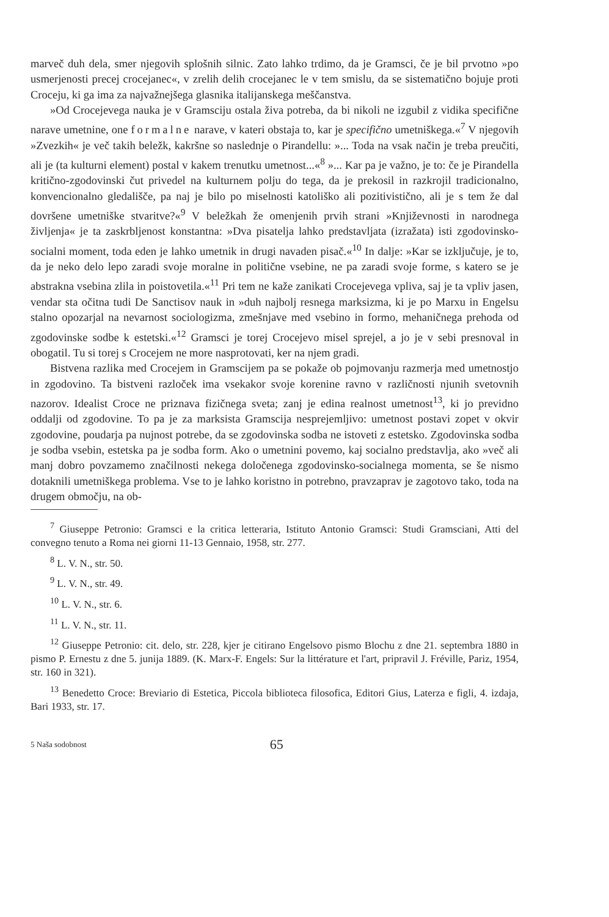marveč duh dela, smer njegovih splošnih silnic. Zato lahko trdimo, da je Gramsci, če je bil prvotno »po usmerjenosti precej crocejanec«, v zrelih delih crocejanec le v tem smislu, da se sistematično bojuje proti Croceju, ki ga ima za najvažnejšega glasnika italijanskega meščanstva.
»Od Crocejevega nauka je v Gramsciju ostala živa potreba, da bi nikoli ne izgubil z vidika specifične narave umetnine, one formalne narave, v kateri obstaja to, kar je specifično umetniškega.«<sup>7</sup> V njegovih »Zvezkih« je več takih beležk, kakršne so naslednje o Pirandellu: »... Toda na vsak način je treba preučiti, ali je (ta kulturni element) postal v kakem trenutku umetnost...«<sup>8</sup> »... Kar pa je važno, je to: če je Pirandella kritično-zgodovinski čut privedel na kulturnem polju do tega, da je prekosil in razkrojil tradicionalno, konvencionalno gledališče, pa naj je bilo po miselnosti katoliško ali pozitivistično, ali je s tem že dal dovršene umetniške stvaritve?«<sup>9</sup> V beležkah že omenjenih prvih strani »Književnosti in narodnega življenja« je ta zaskrbljenost konstantna: »Dva pisatelja lahko predstavljata (izražata) isti zgodovinsko-socialni moment, toda eden je lahko umetnik in drugi navaden pisač.«<sup>10</sup> In dalje: »Kar se izključuje, je to, da je neko delo lepo zaradi svoje moralne in politične vsebine, ne pa zaradi svoje forme, s katero se je abstrakna vsebina zlila in poistovetila.«<sup>11</sup> Pri tem ne kaže zanikati Crocejevega vpliva, saj je ta vpliv jasen, vendar sta očitna tudi De Sanctisov nauk in »duh najbolj resnega marksizma, ki je po Marxu in Engelsu stalno opozarjal na nevarnost sociologizma, zmešnjave med vsebino in formo, mehaničnega prehoda od zgodovinske sodbe k estetski.«<sup>12</sup> Gramsci je torej Crocejevo misel sprejel, a jo je v sebi presnoval in obogatil. Tu si torej s Crocejem ne more nasprotovati, ker na njem gradi.
Bistvena razlika med Crocejem in Gramscijem pa se pokaže ob pojmovanju razmerja med umetnostjo in zgodovino. Ta bistveni razloček ima vsekakor svoje korenine ravno v različnosti njunih svetovnih nazorov. Idealist Croce ne priznava fizičnega sveta; zanj je edina realnost umetnost<sup>13</sup>, ki jo previdno oddalji od zgodovine. To pa je za marksista Gramscija nesprejemljivo: umetnost postavi zopet v okvir zgodovine, poudarja pa nujnost potrebe, da se zgodovinska sodba ne istoveti z estetsko. Zgodovinska sodba je sodba vsebin, estetska pa je sodba form. Ako o umetnini povemo, kaj socialno predstavlja, ako »več ali manj dobro povzamemo značilnosti nekega določenega zgodovinsko-socialnega momenta, se še nismo dotaknili umetniškega problema. Vse to je lahko koristno in potrebno, pravzaprav je zagotovo tako, toda na drugem območju, na ob-
<sup>7</sup> Giuseppe Petronio: Gramsci e la critica letteraria, Istituto Antonio Gramsci: Studi Gramsciani, Atti del convegno tenuto a Roma nei giorni 11-13 Gennaio, 1958, str. 277.
<sup>8</sup> L. V. N., str. 50.
<sup>9</sup> L. V. N., str. 49.
<sup>10</sup> L. V. N., str. 6.
<sup>11</sup> L. V. N., str. 11.
<sup>12</sup> Giuseppe Petronio: cit. delo, str. 228, kjer je citirano Engelsovo pismo Blochu z dne 21. septembra 1880 in pismo P. Ernestu z dne 5. junija 1889. (K. Marx-F. Engels: Sur la littérature et l'art, pripravil J. Fréville, Pariz, 1954, str. 160 in 321).
<sup>13</sup> Benedetto Croce: Breviario di Estetica, Piccola biblioteca filosofica, Editori Gius, Laterza e figli, 4. izdaja, Bari 1933, str. 17.
5 Naša sodobnost 65